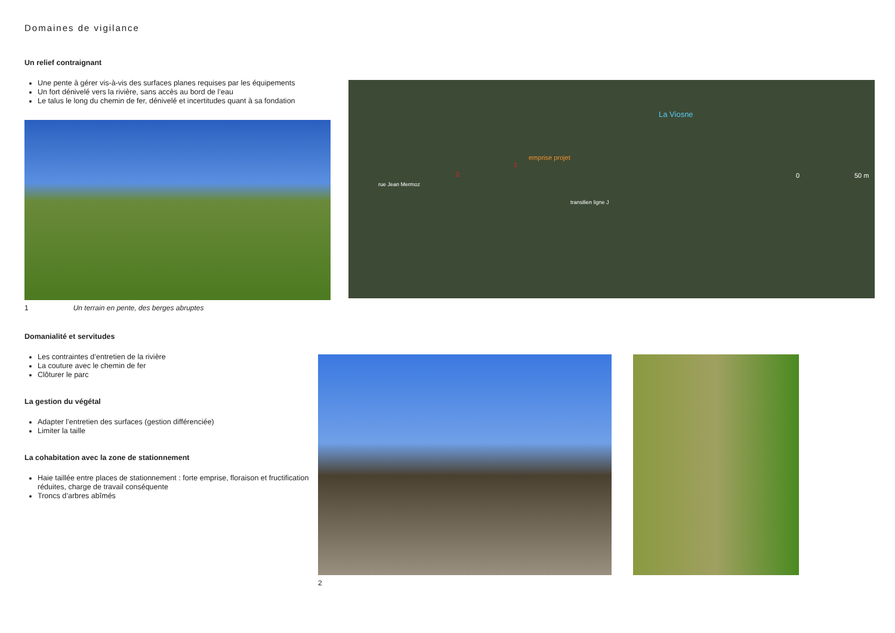Domaines de vigilance
Un relief contraignant
Une pente à gérer vis-à-vis des surfaces planes requises par les équipements
Un fort dénivelé vers la rivière, sans accès au bord de l’eau
Le talus le long du chemin de fer, dénivelé et incertitudes quant à sa fondation
1 Un terrain en pente, des berges abruptes
La Viosne
emprise projet
1
2
rue Jean Mermoz
transilien ligne J
0 50 m
Domanialité et servitudes
Les contraintes d’entretien de la rivière
La couture avec le chemin de fer
Clôturer le parc
La gestion du végétal
Adapter l’entretien des surfaces (gestion différenciée)
Limiter la taille
La cohabitation avec la zone de stationnement
Haie taillée entre places de stationnement : forte emprise, floraison et fructification réduites, charge de travail conséquente
Troncs d’arbres abîmés
2